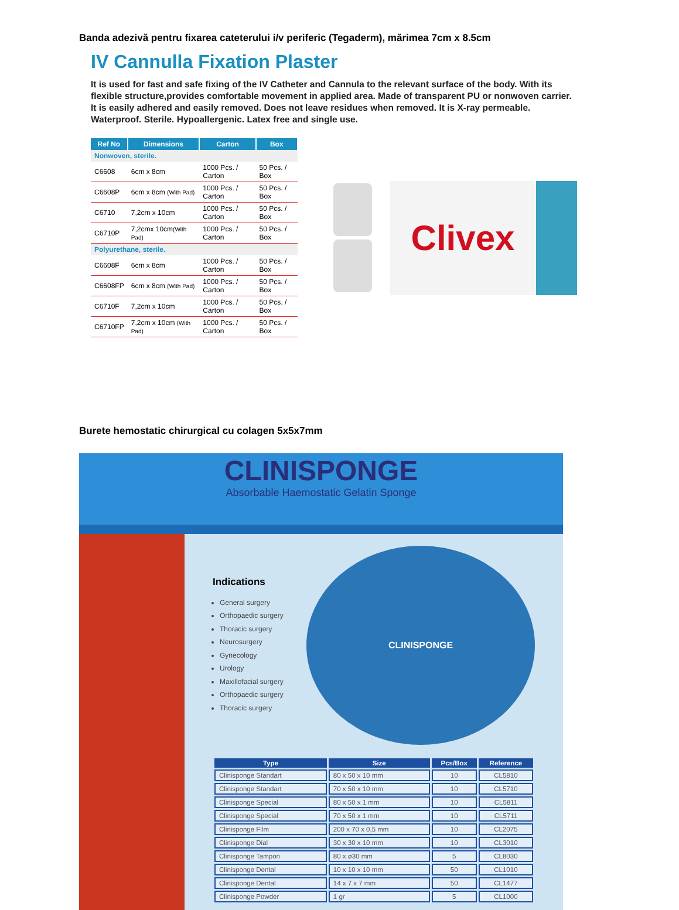Banda adezivă pentru fixarea cateterului i/v periferic (Tegaderm), mărimea 7cm x 8.5cm
IV Cannulla Fixation Plaster
It is used for fast and safe fixing of the IV Catheter and Cannula to the relevant surface of the body. With its flexible structure,provides comfortable movement in applied area. Made of transparent PU or nonwoven carrier. It is easily adhered and easily removed. Does not leave residues when removed. It is X-ray permeable. Waterproof. Sterile. Hypoallergenic. Latex free and single use.
| Ref No | Dimensions | Carton | Box |
| --- | --- | --- | --- |
| Nonwoven, sterile. | | | |
| C6608 | 6cm x 8cm | 1000 Pcs. / Carton | 50 Pcs. / Box |
| C6608P | 6cm x 8cm (With Pad) | 1000 Pcs. / Carton | 50 Pcs. / Box |
| C6710 | 7,2cm x 10cm | 1000 Pcs. / Carton | 50 Pcs. / Box |
| C6710P | 7,2cmx 10cm (With Pad) | 1000 Pcs. / Carton | 50 Pcs. / Box |
| Polyurethane, sterile. | | | |
| C6608F | 6cm x 8cm | 1000 Pcs. / Carton | 50 Pcs. / Box |
| C6608FP | 6cm x 8cm (With Pad) | 1000 Pcs. / Carton | 50 Pcs. / Box |
| C6710F | 7,2cm x 10cm | 1000 Pcs. / Carton | 50 Pcs. / Box |
| C6710FP | 7,2cm x 10cm (With Pad) | 1000 Pcs. / Carton | 50 Pcs. / Box |
Clivex
Burete hemostatic chirurgical cu colagen 5x5x7mm
CLINISPONGE
Absorbable Haemostatic Gelatin Sponge
Indications
General surgery
Orthopaedic surgery
Thoracic surgery
Neurosurgery
Gynecology
Urology
Maxillofacial surgery
Orthopaedic surgery
Thoracic surgery
CLINISPONGE
| Type | Size | Pcs/Box | Reference |
| --- | --- | --- | --- |
| Clinisponge Standart | 80 x 50 x 10 mm | 10 | CL5810 |
| Clinisponge Standart | 70 x 50 x 10 mm | 10 | CL5710 |
| Clinisponge Special | 80 x 50 x 1 mm | 10 | CL5811 |
| Clinisponge Special | 70 x 50 x 1 mm | 10 | CL5711 |
| Clinisponge Film | 200 x 70 x 0,5 mm | 10 | CL2075 |
| Clinisponge Dial | 30 x 30 x 10 mm | 10 | CL3010 |
| Clinisponge Tampon | 80 x ø30 mm | 5 | CL8030 |
| Clinisponge Dental | 10 x 10 x 10 mm | 50 | CL1010 |
| Clinisponge Dental | 14 x 7 x 7 mm | 50 | CL1477 |
| Clinisponge Powder | 1 gr | 5 | CL1000 |